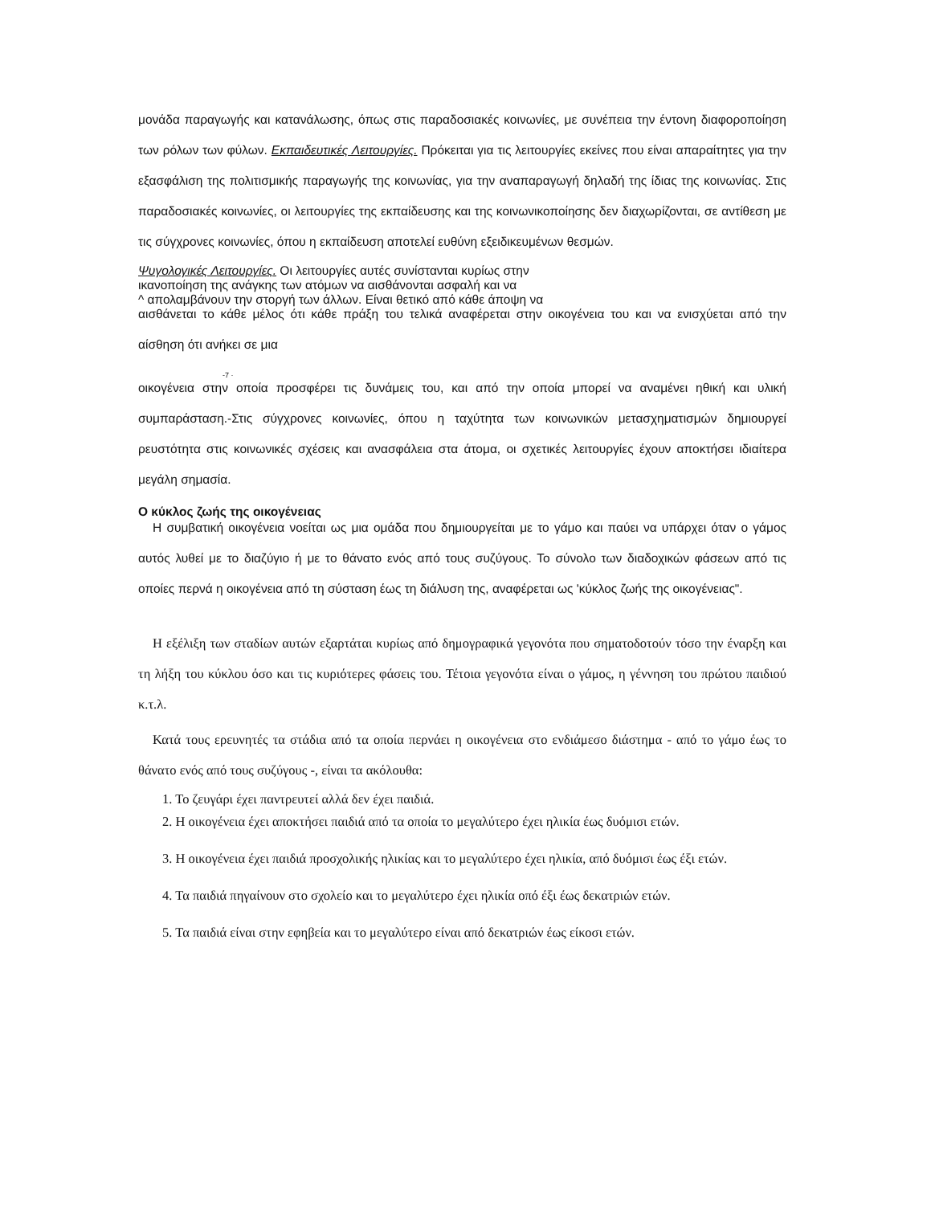μονάδα παραγωγής και κατανάλωσης, όπως στις παραδοσιακές κοινωνίες, με συνέπεια την έντονη διαφοροποίηση των ρόλων των φύλων. Εκπαιδευτικές Λειτουργίες. Πρόκειται για τις λειτουργίες εκείνες που είναι απαραίτητες για την εξασφάλιση της πολιτισμικής παραγωγής της κοινωνίας, για την αναπαραγωγή δηλαδή της ίδιας της κοινωνίας. Στις παραδοσιακές κοινωνίες, οι λειτουργίες της εκπαίδευσης και της κοινωνικοποίησης δεν διαχωρίζονται, σε αντίθεση με τις σύγχρονες κοινωνίες, όπου η εκπαίδευση αποτελεί ευθύνη εξειδικευμένων θεσμών.
Ψυγολογικές Λειτουργίες. Οι λειτουργίες αυτές συνίστανται κυρίως στην
ικανοποίηση της ανάγκης των ατόμων να αισθάνονται ασφαλή και να
^ απολαμβάνουν την στοργή των άλλων. Είναι θετικό από κάθε άποψη να
αισθάνεται το κάθε μέλος ότι κάθε πράξη του τελικά αναφέρεται στην οικογένεια του και να ενισχύεται από την αίσθηση ότι ανήκει σε μια
-7 ·
οικογένεια στην οποία προσφέρει τις δυνάμεις του, και από την οποία μπορεί να αναμένει ηθική και υλική συμπαράσταση.-Στις σύγχρονες κοινωνίες, όπου η ταχύτητα των κοινωνικών μετασχηματισμών δημιουργεί ρευστότητα στις κοινωνικές σχέσεις και ανασφάλεια στα άτομα, οι σχετικές λειτουργίες έχουν αποκτήσει ιδιαίτερα μεγάλη σημασία.
Ο κύκλος ζωής της οικογένειας
Η συμβατική οικογένεια νοείται ως μια ομάδα που δημιουργείται με το γάμο και παύει να υπάρχει όταν ο γάμος αυτός λυθεί με το διαζύγιο ή με το θάνατο ενός από τους συζύγους. Το σύνολο των διαδοχικών φάσεων από τις οποίες περνά η οικογένεια από τη σύσταση έως τη διάλυση της, αναφέρεται ως 'κύκλος ζωής της οικογένειας".
Η εξέλιξη των σταδίων αυτών εξαρτάται κυρίως από δημογραφικά γεγονότα που σηματοδοτούν τόσο την έναρξη και τη λήξη του κύκλου όσο και τις κυριότερες φάσεις του. Τέτοια γεγονότα είναι ο γάμος, η γέννηση του πρώτου παιδιού κ.τ.λ.
Κατά τους ερευνητές τα στάδια από τα οποία περνάει η οικογένεια στο ενδιάμεσο διάστημα - από το γάμο έως το θάνατο ενός από τους συζύγους -, είναι τα ακόλουθα:
1. Το ζευγάρι έχει παντρευτεί αλλά δεν έχει παιδιά.
2. Η οικογένεια έχει αποκτήσει παιδιά από τα οποία το μεγαλύτερο έχει ηλικία έως δυόμισι ετών.
3. Η οικογένεια έχει παιδιά προσχολικής ηλικίας και το μεγαλύτερο έχει ηλικία, από δυόμισι έως έξι ετών.
4. Τα παιδιά πηγαίνουν στο σχολείο και το μεγαλύτερο έχει ηλικία οπό έξι έως δεκατριών ετών.
5. Τα παιδιά είναι στην εφηβεία και το μεγαλύτερο είναι από δεκατριών έως είκοσι ετών.